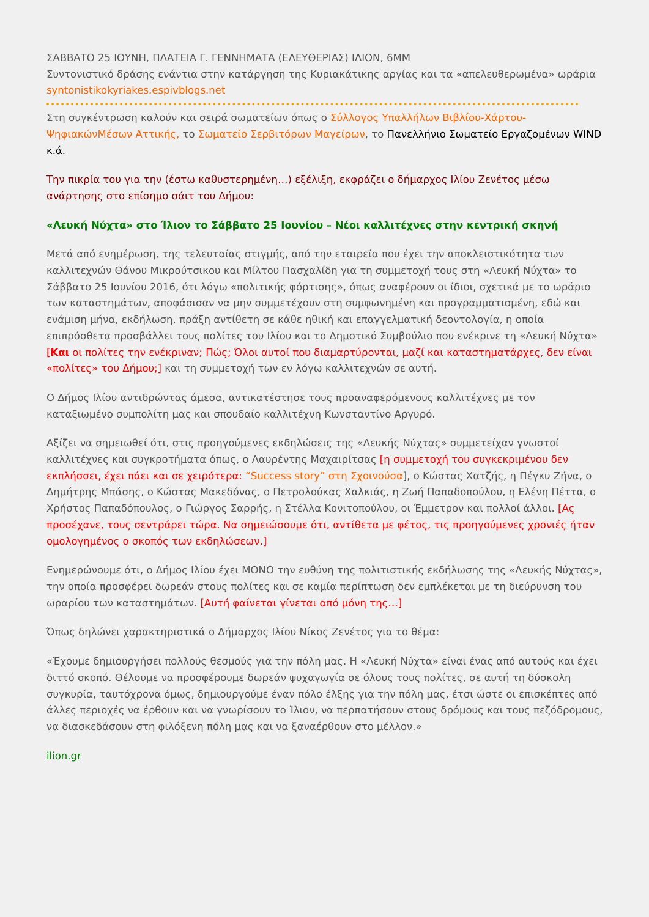ΣΑΒΒΑΤΟ 25 ΙΟΥΝΗ, ΠΛΑΤΕΙΑ Γ. ΓΕΝΝΗΜΑΤΑ (ΕΛΕΥΘΕΡΙΑΣ) ΙΛΙΟΝ, 6ΜΜ
Συντονιστικό δράσης ενάντια στην κατάργηση της Κυριακάτικης αργίας και τα «απελευθερωμένα» ωράρια
syntonistikokyriakes.espivblogs.net
Στη συγκέντρωση καλούν και σειρά σωματείων όπως ο Σύλλογος Υπαλλήλων Βιβλίου-Χάρτου-ΨηφιακώνΜέσων Αττικής, το Σωματείο Σερβιτόρων Μαγείρων, το Πανελλήνιο Σωματείο Εργαζομένων WIND κ.ά.
Την πικρία του για την (έστω καθυστερημένη…) εξέλιξη, εκφράζει ο δήμαρχος Ιλίου Ζενέτος μέσω ανάρτησης στο επίσημο σάιτ του Δήμου:
«Λευκή Νύχτα» στο Ίλιον το Σάββατο 25 Ιουνίου – Νέοι καλλιτέχνες στην κεντρική σκηνή
Μετά από ενημέρωση, της τελευταίας στιγμής, από την εταιρεία που έχει την αποκλειστικότητα των καλλιτεχνών Θάνου Μικρούτσικου και Μίλτου Πασχαλίδη για τη συμμετοχή τους στη «Λευκή Νύχτα» το Σάββατο 25 Ιουνίου 2016, ότι λόγω «πολιτικής φόρτισης», όπως αναφέρουν οι ίδιοι, σχετικά με το ωράριο των καταστημάτων, αποφάσισαν να μην συμμετέχουν στη συμφωνημένη και προγραμματισμένη, εδώ και ενάμιση μήνα, εκδήλωση, πράξη αντίθετη σε κάθε ηθική και επαγγελματική δεοντολογία, η οποία επιπρόσθετα προσβάλλει τους πολίτες του Ιλίου και το Δημοτικό Συμβούλιο που ενέκρινε τη «Λευκή Νύχτα» [Και οι πολίτες την ενέκριναν; Πώς; Όλοι αυτοί που διαμαρτύρονται, μαζί και καταστηματάρχες, δεν είναι «πολίτες» του Δήμου;] και τη συμμετοχή των εν λόγω καλλιτεχνών σε αυτή.
Ο Δήμος Ιλίου αντιδρώντας άμεσα, αντικατέστησε τους προαναφερόμενους καλλιτέχνες με τον καταξιωμένο συμπολίτη μας και σπουδαίο καλλιτέχνη Κωνσταντίνο Αργυρό.
Αξίζει να σημειωθεί ότι, στις προηγούμενες εκδηλώσεις της «Λευκής Νύχτας» συμμετείχαν γνωστοί καλλιτέχνες και συγκροτήματα όπως, ο Λαυρέντης Μαχαιρίτσας [η συμμετοχή του συγκεκριμένου δεν εκπλήσσει, έχει πάει και σε χειρότερα: “Success story” στη Σχοινούσα], ο Κώστας Χατζής, η Πέγκυ Ζήνα, ο Δημήτρης Μπάσης, ο Κώστας Μακεδόνας, ο Πετρολούκας Χαλκιάς, η Ζωή Παπαδοπούλου, η Ελένη Πέττα, ο Χρήστος Παπαδόπουλος, ο Γιώργος Σαρρής, η Στέλλα Κονιτοπούλου, οι Έμμετρον και πολλοί άλλοι. [Ας προσέχανε, τους σεντράρει τώρα. Να σημειώσουμε ότι, αντίθετα με φέτος, τις προηγούμενες χρονιές ήταν ομολογημένος ο σκοπός των εκδηλώσεων.]
Ενημερώνουμε ότι, ο Δήμος Ιλίου έχει ΜΟΝΟ την ευθύνη της πολιτιστικής εκδήλωσης της «Λευκής Νύχτας», την οποία προσφέρει δωρεάν στους πολίτες και σε καμία περίπτωση δεν εμπλέκεται με τη διεύρυνση του ωραρίου των καταστημάτων. [Αυτή φαίνεται γίνεται από μόνη της…]
Όπως δηλώνει χαρακτηριστικά ο Δήμαρχος Ιλίου Νίκος Ζενέτος για το θέμα:
«Έχουμε δημιουργήσει πολλούς θεσμούς για την πόλη μας. Η «Λευκή Νύχτα» είναι ένας από αυτούς και έχει διττό σκοπό. Θέλουμε να προσφέρουμε δωρεάν ψυχαγωγία σε όλους τους πολίτες, σε αυτή τη δύσκολη συγκυρία, ταυτόχρονα όμως, δημιουργούμε έναν πόλο έλξης για την πόλη μας, έτσι ώστε οι επισκέπτες από άλλες περιοχές να έρθουν και να γνωρίσουν το Ίλιον, να περπατήσουν στους δρόμους και τους πεζόδρομους, να διασκεδάσουν στη φιλόξενη πόλη μας και να ξαναέρθουν στο μέλλον.»
ilion.gr